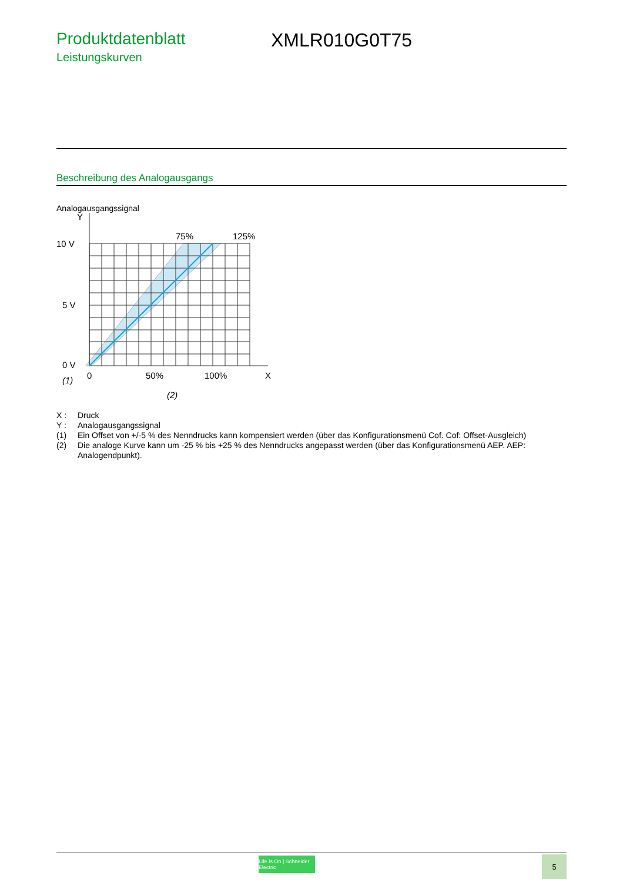Produktdatenblatt
Leistungskurven
XMLR010G0T75
Beschreibung des Analogausgangs
Analogausgangssignal
Y
10 V
5 V
0 V
75%
125%
0
50%
100%
X
(1)
(2)
X : Druck
Y : Analogausgangssignal
(1) Ein Offset von +/-5 % des Nenndrucks kann kompensiert werden (über das Konfigurationsmenü Cof. Cof: Offset-Ausgleich)
(2) Die analoge Kurve kann um -25 % bis +25 % des Nenndrucks angepasst werden (über das Konfigurationsmenü AEP. AEP: Analogendpunkt).
Life Is On | Schneider Electric
5